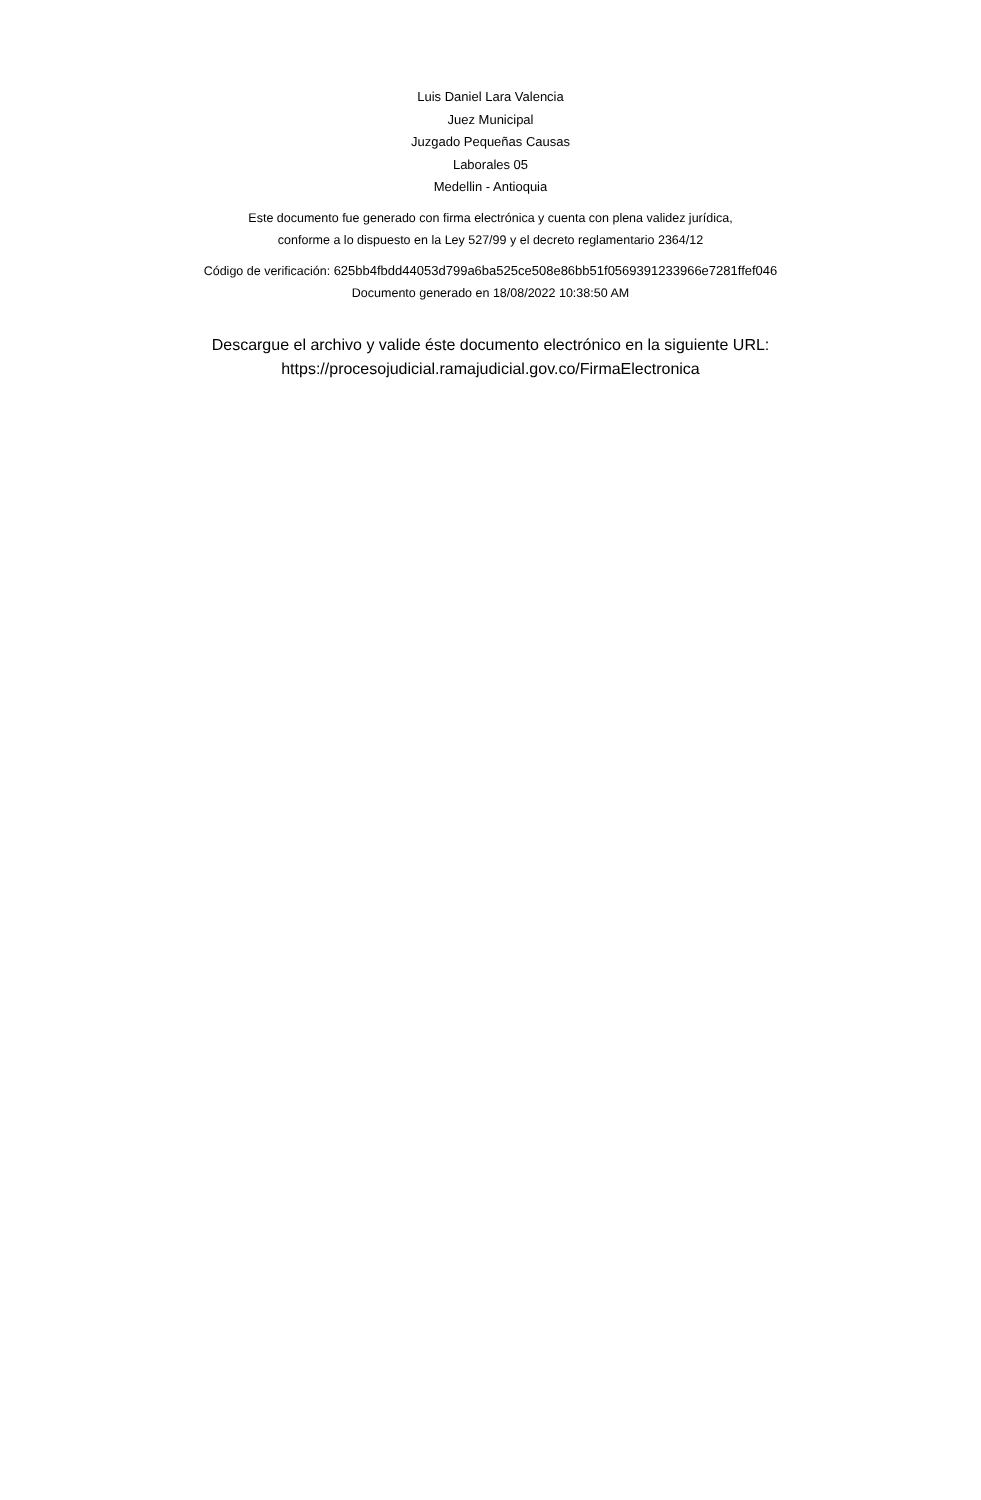Luis Daniel Lara Valencia
Juez Municipal
Juzgado Pequeñas Causas
Laborales 05
Medellin - Antioquia
Este documento fue generado con firma electrónica y cuenta con plena validez jurídica,
conforme a lo dispuesto en la Ley 527/99 y el decreto reglamentario 2364/12
Código de verificación: 625bb4fbdd44053d799a6ba525ce508e86bb51f0569391233966e7281ffef046
Documento generado en 18/08/2022 10:38:50 AM
Descargue el archivo y valide éste documento electrónico en la siguiente URL:
https://procesojudicial.ramajudicial.gov.co/FirmaElectronica